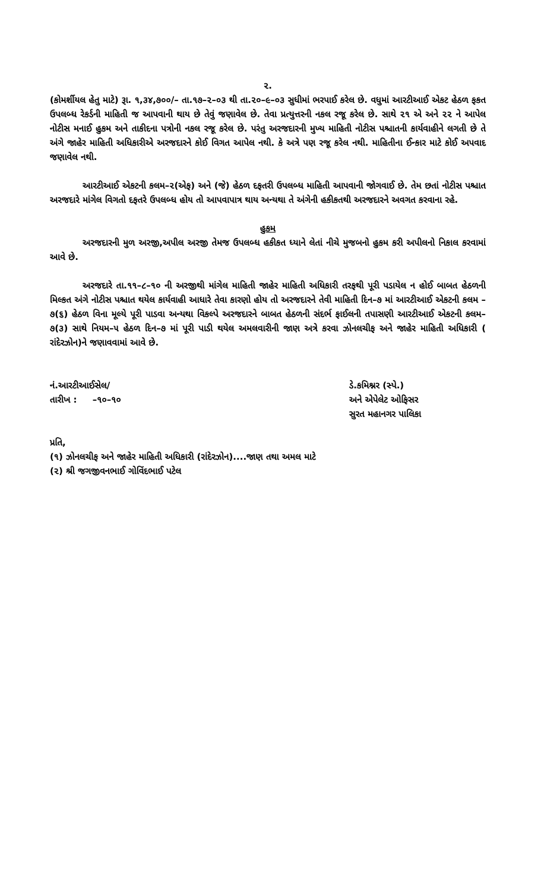૨.
(કોમર્શીયલ હેતુ માટે) રૂા. ૧,૩૪,૭૦૦/– તા.૧૭–૨–૦૩ થી તા.૨૦–૯–૦૩ સુધીમાં ભરપાઈ કરેલ છે. વધુમાં આરટીઆઈ એકટ હેઠળ ફકત ઉપલબ્ધ રેકર્ડની માહિતી જ આપવાની થાય છે તેવું જણાવેલ છે. તેવા પ્રત્યુત્તરની નકલ રજૂ કરેલ છે. સાથે ૨૧ એ અને ૨૨ ને આપેલ નોટીસ મનાઈ હુકમ અને તાકીદના પત્રોની નકલ રજૂ કરેલ છે. પરંતુ અરજદારની મુખ્ય માહિતી નોટીસ પશ્ચાતની કાર્યવાહીને લગતી છે તે અંગે જાહેર માહિતી અધિકારીએ અરજદારને કોઈ વિગત આપેલ નથી. કે અત્રે પણ રજૂ કરેલ નથી. માહિતીના ઈન્કાર માટે કોઈ અપવાદ જણાવેલ નથી.
આરટીઆઈ એકટની કલમ–૨(એફ) અને (જે) હેઠળ દફતરી ઉપલબ્ધ માહિતી આપવાની જોગવાઈ છે. તેમ છતાં નોટીસ પશ્ચાત અરજદારે માંગેલ વિગતો દફતરે ઉપલબ્ધ હોય તો આપવાપાત્ર થાય અન્યથા તે અંગેની હકીકતથી અરજદારને અવગત કરવાના રહે.
હુકમ
અરજદારની મુળ અરજી,અપીલ અરજી તેમજ ઉપલબ્ધ હકીકત ધ્યાને લેતાં નીચે મુજબનો હુકમ કરી અપીલનો નિકાલ કરવામાં આવે છે.
અરજદારે તા.૧૧–૮–૧૦ ની અરજીથી માંગેલ માહિતી જાહેર માહિતી અધિકારી તરફથી પૂરી પડાયેલ ન હોઈ બાબત હેઠળની મિલ્કત અંગે નોટીસ પશ્ચાત થયેલ કાર્યવાહી આધારે તેવા કારણો હોય તો અરજદારને તેવી માહિતી દિન–૭ માં આરટીઆઈ એકટની કલમ –૭(૬) હેઠળ વિના મૂલ્યે પૂરી પાડવા અન્યથા વિકલ્પે અરજદારને બાબત હેઠળની સંદર્ભ ફાઈલની તપાસણી આરટીઆઈ એકટની કલમ–૭(૩) સાથે નિયમ–૫ હેઠળ દિન–૭ માં પૂરી પાડી થયેલ અમલવારીની જાણ અત્રે કરવા ઝોનલચીફ અને જાહેર માહિતી અધિકારી ( રાંદેરઝોન)ને જણાવવામાં આવે છે.
નં.આરટીઆઈસેલ/
તારીખ : –૧૦–૧૦
ડે.કમિશ્નર (સ્પે.)
અને એપેલેટ ઓફિસર
સુરત મહાનગર પાલિકા
પ્રતિ,
(૧) ઝોનલચીફ અને જાહેર માહિતી અધિકારી (રાંદેરઝોન)....જાણ તથા અમલ માટે
(૨) શ્રી જગજીવનભાઈ ગોવિંદભાઈ પટેલ